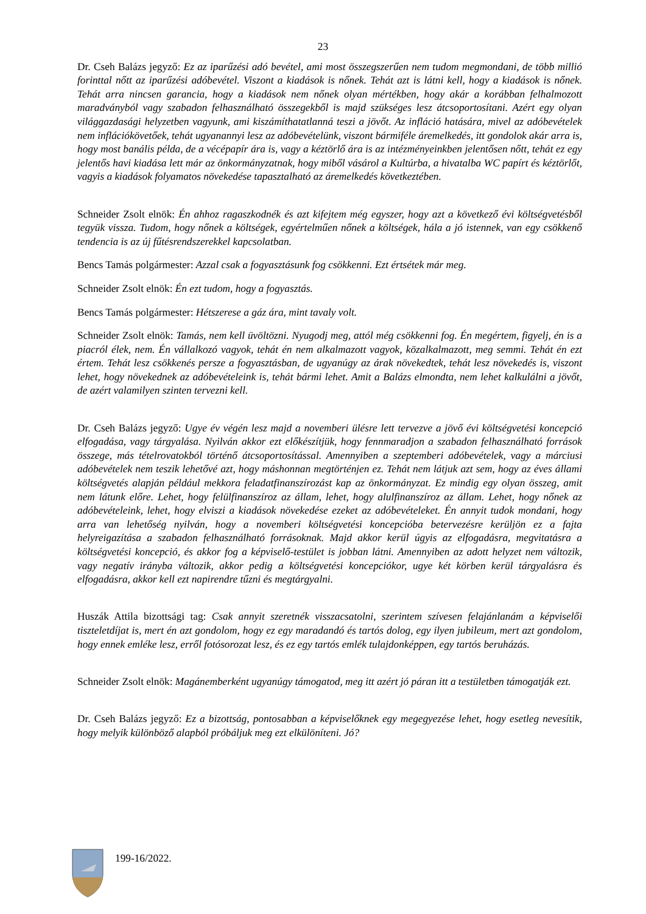23
Dr. Cseh Balázs jegyző: Ez az iparűzési adó bevétel, ami most összegszerűen nem tudom megmondani, de több millió forinttal nőtt az iparűzési adóbevétel. Viszont a kiadások is nőnek. Tehát azt is látni kell, hogy a kiadások is nőnek. Tehát arra nincsen garancia, hogy a kiadások nem nőnek olyan mértékben, hogy akár a korábban felhalmozott maradványból vagy szabadon felhasználható összegekből is majd szükséges lesz átcsoportosítani. Azért egy olyan világgazdasági helyzetben vagyunk, ami kiszámíthatatlanná teszi a jövőt. Az infláció hatására, mivel az adóbevételek nem inflációkövetőek, tehát ugyanannyi lesz az adóbevételünk, viszont bármiféle áremelkedés, itt gondolok akár arra is, hogy most banális példa, de a vécépapír ára is, vagy a kéztörlő ára is az intézményeinkben jelentősen nőtt, tehát ez egy jelentős havi kiadása lett már az önkormányzatnak, hogy miből vásárol a Kultúrba, a hivatalba WC papírt és kéztörlőt, vagyis a kiadások folyamatos növekedése tapasztalható az áremelkedés következtében.
Schneider Zsolt elnök: Én ahhoz ragaszkodnék és azt kifejtem még egyszer, hogy azt a következő évi költségvetésből tegyük vissza. Tudom, hogy nőnek a költségek, egyértelműen nőnek a költségek, hála a jó istennek, van egy csökkenő tendencia is az új fűtésrendszerekkel kapcsolatban.
Bencs Tamás polgármester: Azzal csak a fogyasztásunk fog csökkenni. Ezt értsétek már meg.
Schneider Zsolt elnök: Én ezt tudom, hogy a fogyasztás.
Bencs Tamás polgármester: Hétszerese a gáz ára, mint tavaly volt.
Schneider Zsolt elnök: Tamás, nem kell üvöltözni. Nyugodj meg, attól még csökkenni fog. Én megértem, figyelj, én is a piacról élek, nem. Én vállalkozó vagyok, tehát én nem alkalmazott vagyok, közalkalmazott, meg semmi. Tehát én ezt értem. Tehát lesz csökkenés persze a fogyasztásban, de ugyanúgy az árak növekedtek, tehát lesz növekedés is, viszont lehet, hogy növekednek az adóbevételeink is, tehát bármi lehet. Amit a Balázs elmondta, nem lehet kalkulálni a jövőt, de azért valamilyen szinten tervezni kell.
Dr. Cseh Balázs jegyző: Ugye év végén lesz majd a novemberi ülésre lett tervezve a jövő évi költségvetési koncepció elfogadása, vagy tárgyalása. Nyilván akkor ezt előkészítjük, hogy fennmaradjon a szabadon felhasználható források összege, más tételrovatokból történő átcsoportosítással. Amennyiben a szeptemberi adóbevételek, vagy a márciusi adóbevételek nem teszik lehetővé azt, hogy máshonnan megtörténjen ez. Tehát nem látjuk azt sem, hogy az éves állami költségvetés alapján például mekkora feladatfinanszírozást kap az önkormányzat. Ez mindig egy olyan összeg, amit nem látunk előre. Lehet, hogy felülfinanszíroz az állam, lehet, hogy alulfinanszíroz az állam. Lehet, hogy nőnek az adóbevételeink, lehet, hogy elviszi a kiadások növekedése ezeket az adóbevételeket. Én annyit tudok mondani, hogy arra van lehetőség nyilván, hogy a novemberi költségvetési koncepcióba betervezésre kerüljön ez a fajta helyreigazítása a szabadon felhasználható forrásoknak. Majd akkor kerül úgyis az elfogadásra, megvitatásra a költségvetési koncepció, és akkor fog a képviselő-testület is jobban látni. Amennyiben az adott helyzet nem változik, vagy negatív irányba változik, akkor pedig a költségvetési koncepciókor, ugye két körben kerül tárgyalásra és elfogadásra, akkor kell ezt napirendre tűzni és megtárgyalni.
Huszák Attila bizottsági tag: Csak annyit szeretnék visszacsatolni, szerintem szívesen felajánlanám a képviselői tiszteletdíjat is, mert én azt gondolom, hogy ez egy maradandó és tartós dolog, egy ilyen jubileum, mert azt gondolom, hogy ennek emléke lesz, erről fotósorozat lesz, és ez egy tartós emlék tulajdonképpen, egy tartós beruházás.
Schneider Zsolt elnök: Magánemberként ugyanúgy támogatod, meg itt azért jó páran itt a testületben támogatják ezt.
Dr. Cseh Balázs jegyző: Ez a bizottság, pontosabban a képviselőknek egy megegyezése lehet, hogy esetleg nevesítik, hogy melyik különböző alapból próbáljuk meg ezt elkülöníteni. Jó?
199-16/2022.